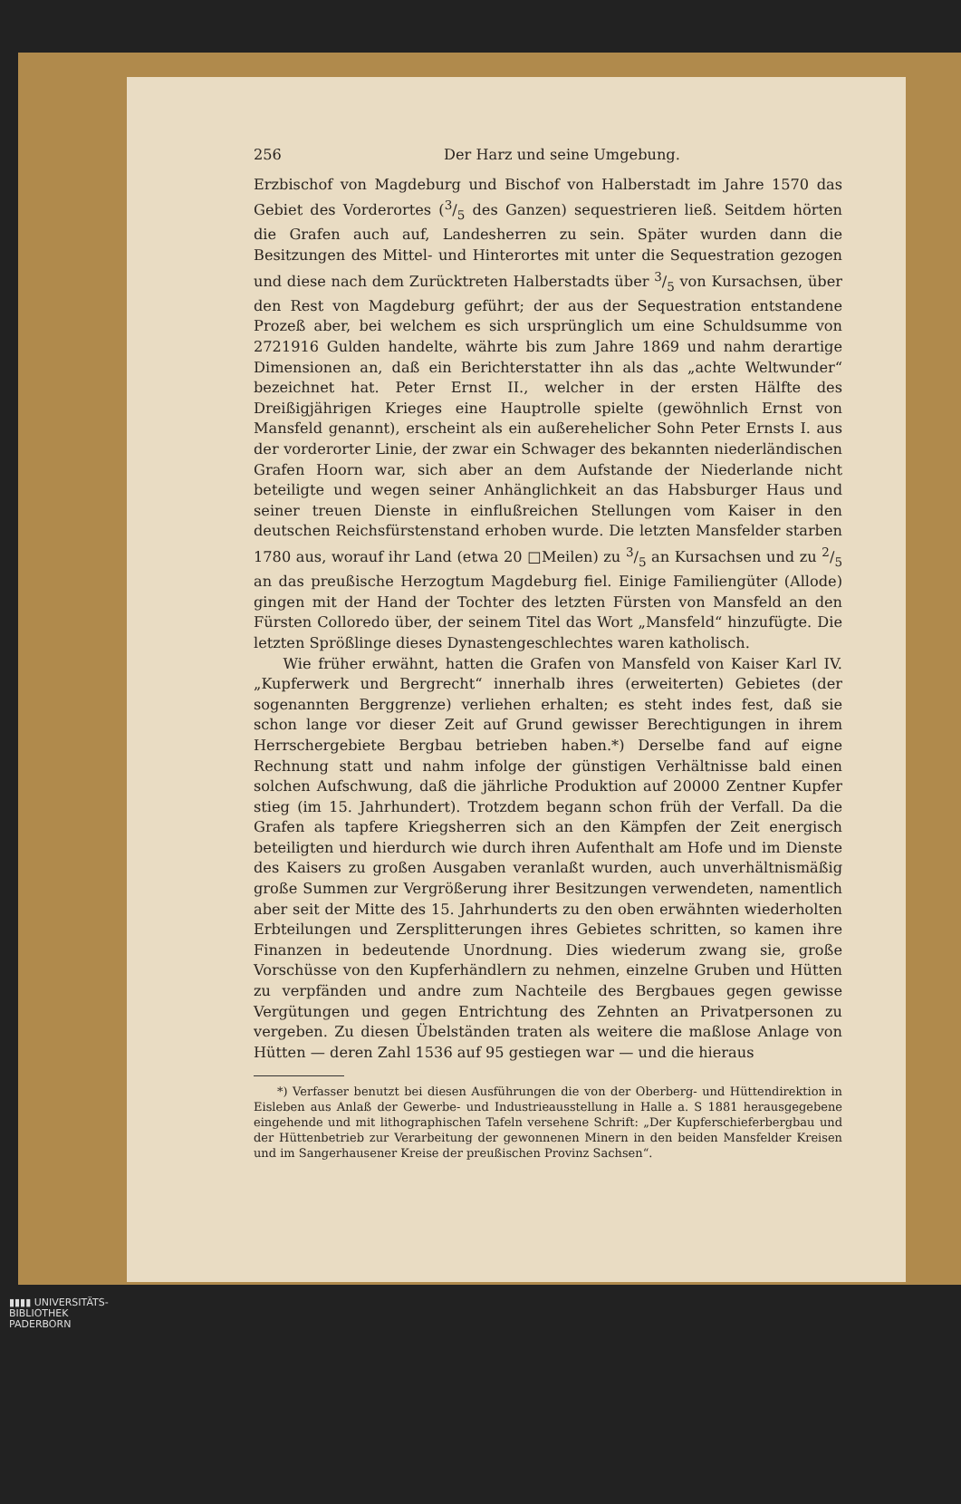256 Der Harz und seine Umgebung.
Erzbischof von Magdeburg und Bischof von Halberstadt im Jahre 1570 das Gebiet des Vorderortes (3/5 des Ganzen) sequestrieren ließ. Seitdem hörten die Grafen auch auf, Landesherren zu sein. Später wurden dann die Besitzungen des Mittel- und Hinterortes mit unter die Sequestration gezogen und diese nach dem Zurücktreten Halberstadts über 3/5 von Kursachsen, über den Rest von Magdeburg geführt; der aus der Sequestration entstandene Prozeß aber, bei welchem es sich ursprünglich um eine Schuldsumme von 2721916 Gulden handelte, währte bis zum Jahre 1869 und nahm derartige Dimensionen an, daß ein Berichterstatter ihn als das „achte Weltwunder“ bezeichnet hat. Peter Ernst II., welcher in der ersten Hälfte des Dreißigjährigen Krieges eine Hauptrolle spielte (gewöhnlich Ernst von Mansfeld genannt), erscheint als ein außerehelicher Sohn Peter Ernsts I. aus der vorderorter Linie, der zwar ein Schwager des bekannten niederländischen Grafen Hoorn war, sich aber an dem Aufstande der Niederlande nicht beteiligte und wegen seiner Anhänglichkeit an das Habsburger Haus und seiner treuen Dienste in einflußreichen Stellungen vom Kaiser in den deutschen Reichsfürstenstand erhoben wurde. Die letzten Mansfelder starben 1780 aus, worauf ihr Land (etwa 20 □Meilen) zu 3/5 an Kursachsen und zu 2/5 an das preußische Herzogtum Magdeburg fiel. Einige Familiengüter (Allode) gingen mit der Hand der Tochter des letzten Fürsten von Mansfeld an den Fürsten Colloredo über, der seinem Titel das Wort „Mansfeld“ hinzufügte. Die letzten Sprößlinge dieses Dynastengeschlechtes waren katholisch.
Wie früher erwähnt, hatten die Grafen von Mansfeld von Kaiser Karl IV. „Kupferwerk und Bergrecht“ innerhalb ihres (erweiterten) Gebietes (der sogenannten Berggrenze) verliehen erhalten; es steht indes fest, daß sie schon lange vor dieser Zeit auf Grund gewisser Berechtigungen in ihrem Herrschergebiete Bergbau betrieben haben.*) Derselbe fand auf eigne Rechnung statt und nahm infolge der günstigen Verhältnisse bald einen solchen Aufschwung, daß die jährliche Produktion auf 20000 Zentner Kupfer stieg (im 15. Jahrhundert). Trotzdem begann schon früh der Verfall. Da die Grafen als tapfere Kriegsherren sich an den Kämpfen der Zeit energisch beteiligten und hierdurch wie durch ihren Aufenthalt am Hofe und im Dienste des Kaisers zu großen Ausgaben veranlaßt wurden, auch unverhältnismäßig große Summen zur Vergrößerung ihrer Besitzungen verwendeten, namentlich aber seit der Mitte des 15. Jahrhunderts zu den oben erwähnten wiederholten Erbteilungen und Zersplitterungen ihres Gebietes schritten, so kamen ihre Finanzen in bedeutende Unordnung. Dies wiederum zwang sie, große Vorschüsse von den Kupferhändlern zu nehmen, einzelne Gruben und Hütten zu verpfänden und andre zum Nachteile des Bergbaues gegen gewisse Vergütungen und gegen Entrichtung des Zehnten an Privatpersonen zu vergeben. Zu diesen Übelständen traten als weitere die maßlose Anlage von Hütten — deren Zahl 1536 auf 95 gestiegen war — und die hieraus
*) Verfasser benutzt bei diesen Ausführungen die von der Oberberg- und Hüttendirektion in Eisleben aus Anlaß der Gewerbe- und Industrieausstellung in Halle a. S 1881 herausgegebene eingehende und mit lithographischen Tafeln versehene Schrift: „Der Kupferschieferbergbau und der Hüttenbetrieb zur Verarbeitung der gewonnenen Minern in den beiden Mansfelder Kreisen und im Sangerhausener Kreise der preußischen Provinz Sachsen“.
▮▮▮▮ UNIVERSITÄTS-
BIBLIOTHEK
PADERBORN